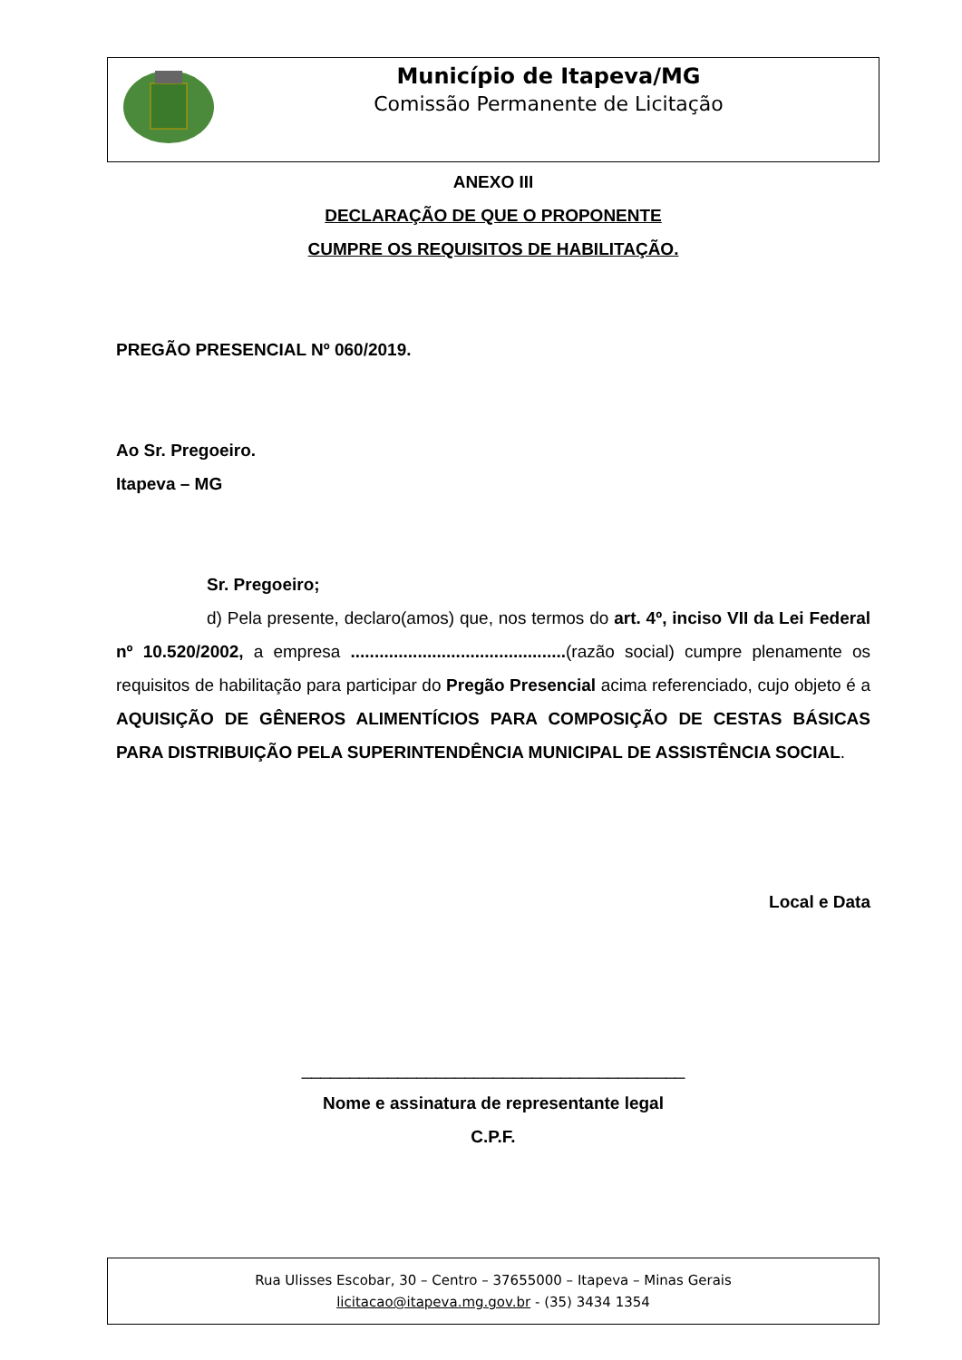Município de Itapeva/MG
Comissão Permanente de Licitação
ANEXO III
DECLARAÇÃO DE QUE O PROPONENTE
CUMPRE OS REQUISITOS DE HABILITAÇÃO.
PREGÃO PRESENCIAL Nº 060/2019.
Ao Sr. Pregoeiro.
Itapeva – MG
Sr. Pregoeiro;
d) Pela presente, declaro(amos) que, nos termos do art. 4º, inciso VII da Lei Federal nº 10.520/2002, a empresa .............................................(razão social) cumpre plenamente os requisitos de habilitação para participar do Pregão Presencial acima referenciado, cujo objeto é a AQUISIÇÃO DE GÊNEROS ALIMENTÍCIOS PARA COMPOSIÇÃO DE CESTAS BÁSICAS PARA DISTRIBUIÇÃO PELA SUPERINTENDÊNCIA MUNICIPAL DE ASSISTÊNCIA SOCIAL.
Local e Data
________________________________________
Nome e assinatura de representante legal
C.P.F.
Rua Ulisses Escobar, 30 – Centro – 37655000 – Itapeva – Minas Gerais
licitacao@itapeva.mg.gov.br - (35) 3434 1354